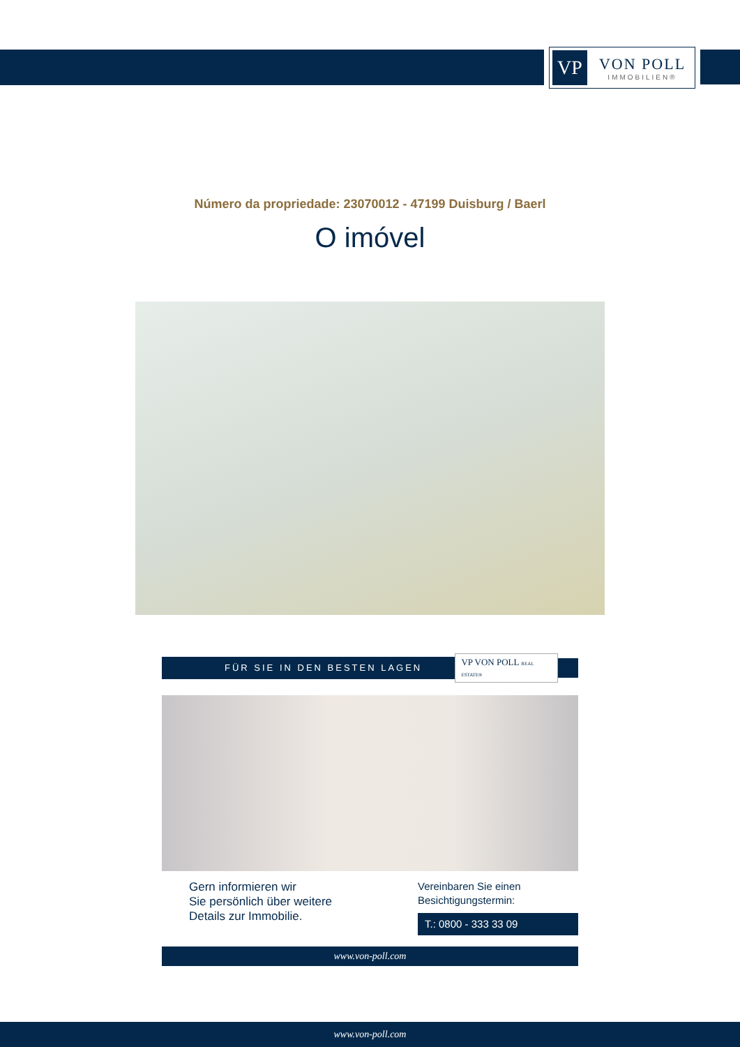VP
VON POLL
IMMOBILIEN®
Número da propriedade: 23070012 - 47199 Duisburg / Baerl
O imóvel
FÜR SIE IN DEN BESTEN LAGEN
VP VON POLL REAL ESTATE®
Gern informieren wir
Sie persönlich über weitere
Details zur Immobilie.
Vereinbaren Sie einen
Besichtigungstermin:
T.: 0800 - 333 33 09
www.von-poll.com
www.von-poll.com